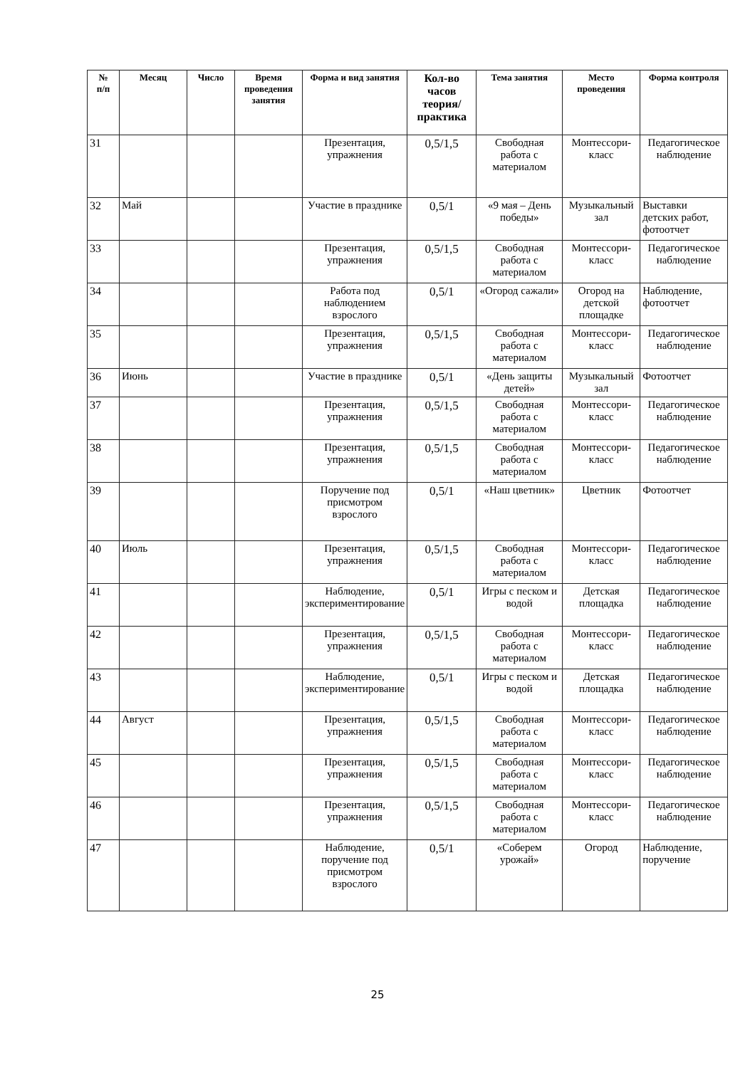| № п/п | Месяц | Число | Время проведения занятия | Форма и вид занятия | Кол-во часов теория/ практика | Тема занятия | Место проведения | Форма контроля |
| --- | --- | --- | --- | --- | --- | --- | --- | --- |
| 31 | | | | Презентация, упражнения | 0,5/1,5 | Свободная работа с материалом | Монтессори-класс | Педагогическое наблюдение |
| 32 | Май | | | Участие в празднике | 0,5/1 | «9 мая – День победы» | Музыкальный зал | Выставки детских работ, фотоотчет |
| 33 | | | | Презентация, упражнения | 0,5/1,5 | Свободная работа с материалом | Монтессори-класс | Педагогическое наблюдение |
| 34 | | | | Работа под наблюдением взрослого | 0,5/1 | «Огород сажали» | Огород на детской площадке | Наблюдение, фотоотчет |
| 35 | | | | Презентация, упражнения | 0,5/1,5 | Свободная работа с материалом | Монтессори-класс | Педагогическое наблюдение |
| 36 | Июнь | | | Участие в празднике | 0,5/1 | «День защиты детей» | Музыкальный зал | Фотоотчет |
| 37 | | | | Презентация, упражнения | 0,5/1,5 | Свободная работа с материалом | Монтессори-класс | Педагогическое наблюдение |
| 38 | | | | Презентация, упражнения | 0,5/1,5 | Свободная работа с материалом | Монтессори-класс | Педагогическое наблюдение |
| 39 | | | | Поручение под присмотром взрослого | 0,5/1 | «Наш цветник» | Цветник | Фотоотчет |
| 40 | Июль | | | Презентация, упражнения | 0,5/1,5 | Свободная работа с материалом | Монтессори-класс | Педагогическое наблюдение |
| 41 | | | | Наблюдение, экспериментирование | 0,5/1 | Игры с песком и водой | Детская площадка | Педагогическое наблюдение |
| 42 | | | | Презентация, упражнения | 0,5/1,5 | Свободная работа с материалом | Монтессори-класс | Педагогическое наблюдение |
| 43 | | | | Наблюдение, экспериментирование | 0,5/1 | Игры с песком и водой | Детская площадка | Педагогическое наблюдение |
| 44 | Август | | | Презентация, упражнения | 0,5/1,5 | Свободная работа с материалом | Монтессори-класс | Педагогическое наблюдение |
| 45 | | | | Презентация, упражнения | 0,5/1,5 | Свободная работа с материалом | Монтессори-класс | Педагогическое наблюдение |
| 46 | | | | Презентация, упражнения | 0,5/1,5 | Свободная работа с материалом | Монтессори-класс | Педагогическое наблюдение |
| 47 | | | | Наблюдение, поручение под присмотром взрослого | 0,5/1 | «Соберем урожай» | Огород | Наблюдение, поручение |
25